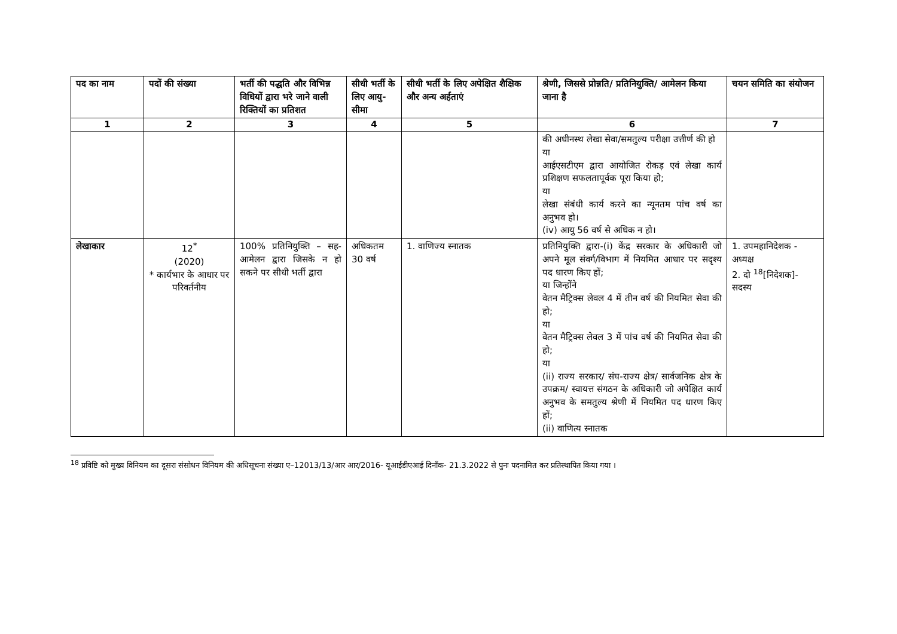| पद का नाम | पदों की संख्या | भर्ती की पद्धति और विभिन्न विधियों द्वारा भरे जाने वाली रिक्तियों का प्रतिशत | सीधी भर्ती के लिए आयु-सीमा | सीधी भर्ती के लिए अपेक्षित शैक्षिक और अन्य अर्हताएं | श्रेणी, जिससे प्रोन्नति/ प्रतिनियुक्ति/ आमेलन किया जाना है | चयन समिति का संयोजन |
| --- | --- | --- | --- | --- | --- | --- |
| 1 | 2 | 3 | 4 | 5 | 6 | 7 |
| | | | | | की अधीनस्थ लेखा सेवा/समतुल्य परीक्षा उत्तीर्ण की हो या आईएसटीएम द्वारा आयोजित रोकड़ एवं लेखा कार्य प्रशिक्षण सफलतापूर्वक पूरा किया हो; या लेखा संबंधी कार्य करने का न्यूनतम पांच वर्ष का अनुभव हो। (iv) आयु 56 वर्ष से अधिक न हो। | |
| लेखाकार | 12<sup>*</sup> (2020) * कार्यभार के आधार पर परिवर्तनीय | 100% प्रतिनियुक्ति – सह-आमेलन द्वारा जिसके न हो सकने पर सीधी भर्ती द्वारा | अधिकतम 30 वर्ष | 1. वाणिज्य स्नातक | प्रतिनियुक्ति द्वारा-(i) केंद्र सरकार के अधिकारी जो अपने मूल संवर्ग/विभाग में नियमित आधार पर सदृश्य पद धारण किए हों; या जिन्होंने वेतन मैट्रिक्स लेवल 4 में तीन वर्ष की नियमित सेवा की हो; या वेतन मैट्रिक्स लेवल 3 में पांच वर्ष की नियमित सेवा की हो; या (ii) राज्य सरकार/ संघ-राज्य क्षेत्र/ सार्वजनिक क्षेत्र के उपक्रम/ स्वायत्त संगठन के अधिकारी जो अपेक्षित कार्य अनुभव के समतुल्य श्रेणी में नियमित पद धारण किए हों; (ii) वाणित्य स्नातक | 1. उपमहानिदेशक - अध्यक्ष 2. दो <sup>18</sup>[निदेशक]- सदस्य |
<sup>18</sup> प्रविष्टि को मुख्य विनियम का दूसरा संसोधन विनियम की अधिसूचना संख्या ए–12013/13/आर आर/2016- यूआईडीएआई दिनाँक- 21.3.2022 से पुनः पदनामित कर प्रतिस्थापित किया गया ।